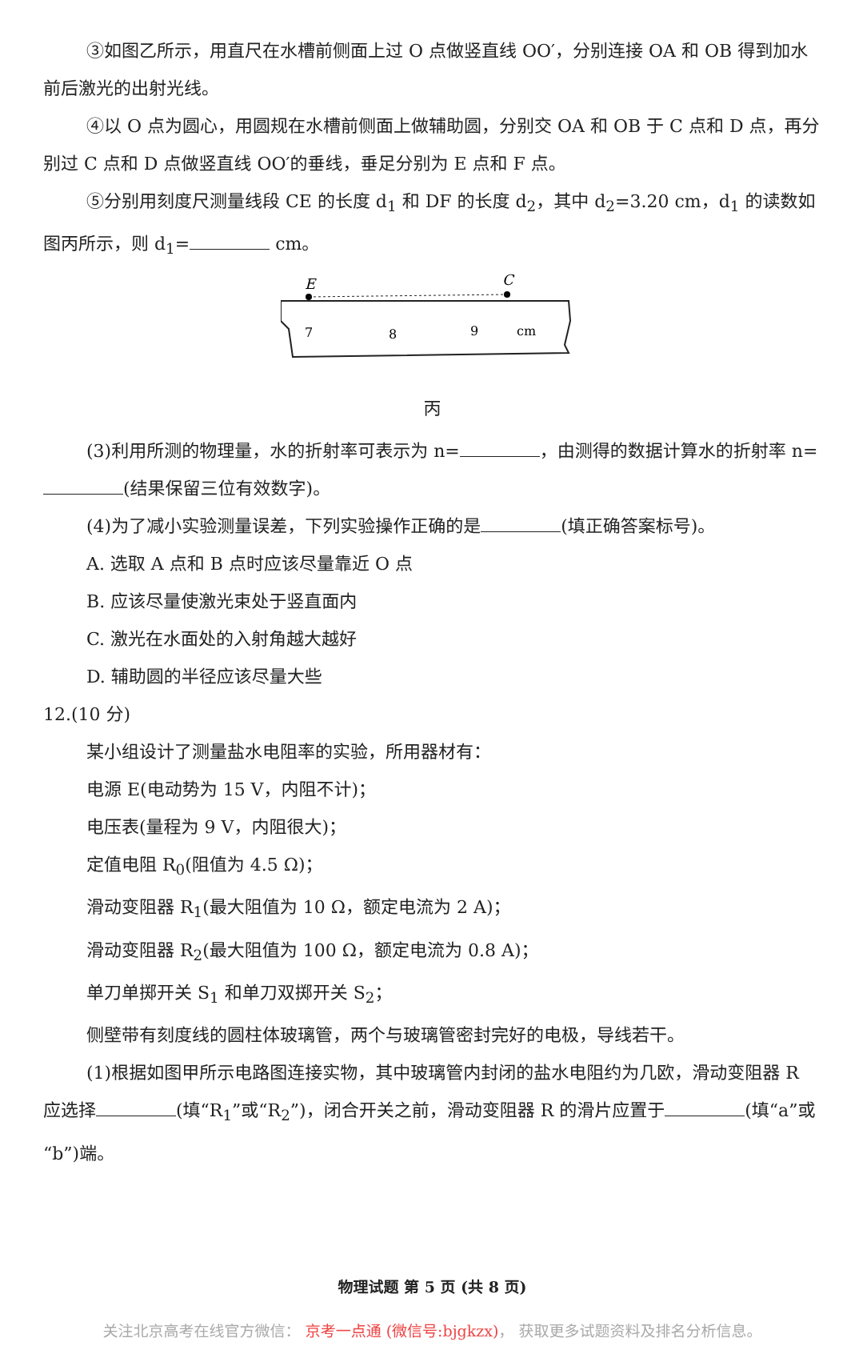③如图乙所示，用直尺在水槽前侧面上过 O 点做竖直线 OO′，分别连接 OA 和 OB 得到加水前后激光的出射光线。
④以 O 点为圆心，用圆规在水槽前侧面上做辅助圆，分别交 OA 和 OB 于 C 点和 D 点，再分别过 C 点和 D 点做竖直线 OO′的垂线，垂足分别为 E 点和 F 点。
⑤分别用刻度尺测量线段 CE 的长度 d<sub>1</sub> 和 DF 的长度 d<sub>2</sub>，其中 d<sub>2</sub>=3.20 cm，d<sub>1</sub> 的读数如图丙所示，则 d<sub>1</sub>= cm。
E
C
7
8
9
cm
丙
(3)利用所测的物理量，水的折射率可表示为 n= ，由测得的数据计算水的折射率 n= (结果保留三位有效数字)。
(4)为了减小实验测量误差，下列实验操作正确的是 (填正确答案标号)。
A. 选取 A 点和 B 点时应该尽量靠近 O 点
B. 应该尽量使激光束处于竖直面内
C. 激光在水面处的入射角越大越好
D. 辅助圆的半径应该尽量大些
12.(10 分)
某小组设计了测量盐水电阻率的实验，所用器材有：
电源 E(电动势为 15 V，内阻不计)；
电压表(量程为 9 V，内阻很大)；
定值电阻 R<sub>0</sub>(阻值为 4.5 Ω)；
滑动变阻器 R<sub>1</sub>(最大阻值为 10 Ω，额定电流为 2 A)；
滑动变阻器 R<sub>2</sub>(最大阻值为 100 Ω，额定电流为 0.8 A)；
单刀单掷开关 S<sub>1</sub> 和单刀双掷开关 S<sub>2</sub>；
侧壁带有刻度线的圆柱体玻璃管，两个与玻璃管密封完好的电极，导线若干。
(1)根据如图甲所示电路图连接实物，其中玻璃管内封闭的盐水电阻约为几欧，滑动变阻器 R 应选择 (填“R<sub>1</sub>”或“R<sub>2</sub>”)，闭合开关之前，滑动变阻器 R 的滑片应置于 (填“a”或“b”)端。
物理试题 第 5 页 (共 8 页)
关注北京高考在线官方微信： 京考一点通 (微信号:bjgkzx)， 获取更多试题资料及排名分析信息。